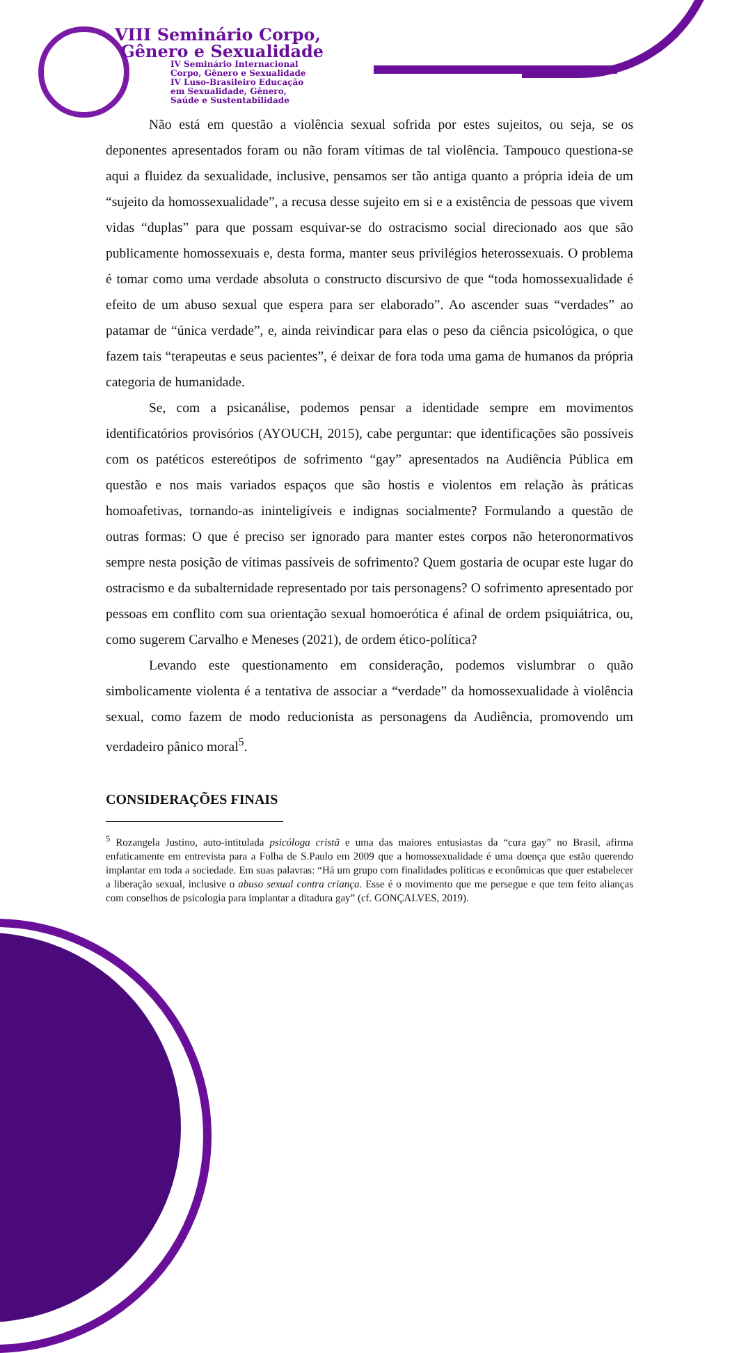VIII Seminário Corpo,
Gênero e Sexualidade
IV Seminário Internacional
Corpo, Gênero e Sexualidade
IV Luso-Brasileiro Educação
em Sexualidade, Gênero,
Saúde e Sustentabilidade
Não está em questão a violência sexual sofrida por estes sujeitos, ou seja, se os deponentes apresentados foram ou não foram vítimas de tal violência. Tampouco questiona-se aqui a fluidez da sexualidade, inclusive, pensamos ser tão antiga quanto a própria ideia de um “sujeito da homossexualidade”, a recusa desse sujeito em si e a existência de pessoas que vivem vidas “duplas” para que possam esquivar-se do ostracismo social direcionado aos que são publicamente homossexuais e, desta forma, manter seus privilégios heterossexuais. O problema é tomar como uma verdade absoluta o constructo discursivo de que “toda homossexualidade é efeito de um abuso sexual que espera para ser elaborado”. Ao ascender suas “verdades” ao patamar de “única verdade”, e, ainda reivindicar para elas o peso da ciência psicológica, o que fazem tais “terapeutas e seus pacientes”, é deixar de fora toda uma gama de humanos da própria categoria de humanidade.
Se, com a psicanálise, podemos pensar a identidade sempre em movimentos identificatórios provisórios (AYOUCH, 2015), cabe perguntar: que identificações são possíveis com os patéticos estereótipos de sofrimento “gay” apresentados na Audiência Pública em questão e nos mais variados espaços que são hostis e violentos em relação às práticas homoafetivas, tornando-as ininteligíveis e indignas socialmente? Formulando a questão de outras formas: O que é preciso ser ignorado para manter estes corpos não heteronormativos sempre nesta posição de vítimas passíveis de sofrimento? Quem gostaria de ocupar este lugar do ostracismo e da subalternidade representado por tais personagens? O sofrimento apresentado por pessoas em conflito com sua orientação sexual homoerótica é afinal de ordem psiquiátrica, ou, como sugerem Carvalho e Meneses (2021), de ordem ético-política?
Levando este questionamento em consideração, podemos vislumbrar o quão simbolicamente violenta é a tentativa de associar a “verdade” da homossexualidade à violência sexual, como fazem de modo reducionista as personagens da Audiência, promovendo um verdadeiro pânico moral<sup>5</sup>.
CONSIDERAÇÕES FINAIS
<sup>5</sup> Rozangela Justino, auto-intitulada psicóloga cristã e uma das maiores entusiastas da “cura gay” no Brasil, afirma enfaticamente em entrevista para a Folha de S.Paulo em 2009 que a homossexualidade é uma doença que estão querendo implantar em toda a sociedade. Em suas palavras: “Há um grupo com finalidades políticas e econômicas que quer estabelecer a liberação sexual, inclusive o abuso sexual contra criança. Esse é o movimento que me persegue e que tem feito alianças com conselhos de psicologia para implantar a ditadura gay” (cf. GONÇALVES, 2019).